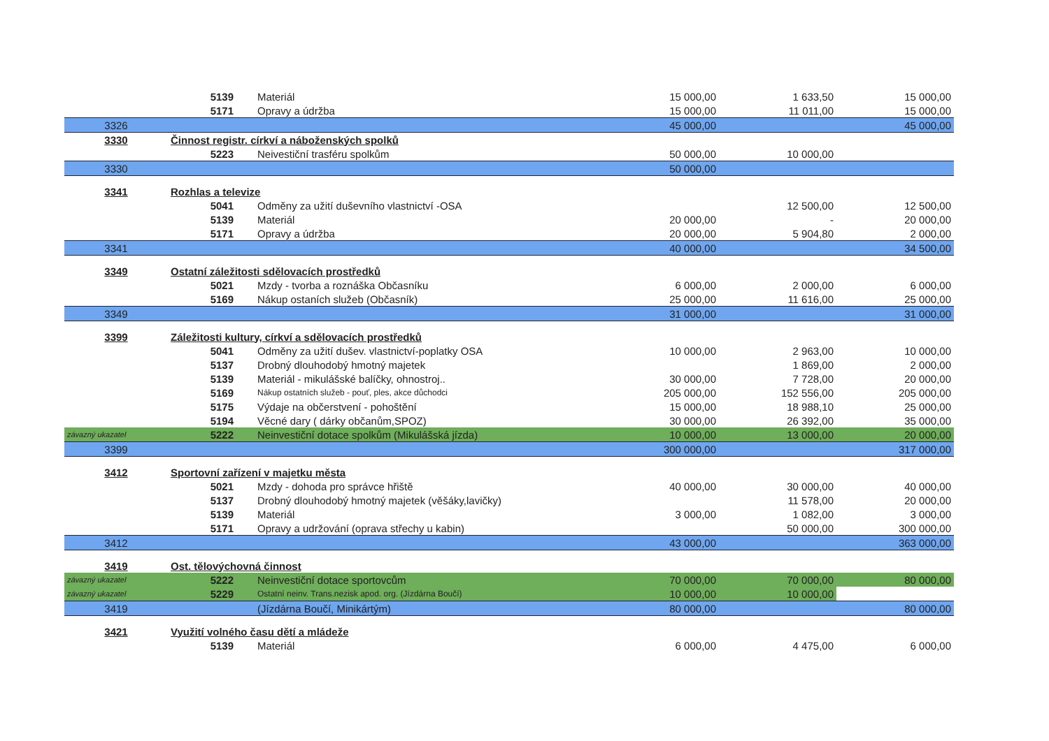| | 5139 | Materiál | 15 000,00 | 1 633,50 | 15 000,00 |
| | 5171 | Opravy a údržba | 15 000,00 | 11 011,00 | 15 000,00 |
| 3326 | | | 45 000,00 | | 45 000,00 |
| 3330 | Činnost registr. církví a náboženských spolků | | | | |
| | 5223 | Neivestiční trasféru spolkům | 50 000,00 | 10 000,00 | |
| 3330 | | | 50 000,00 | | |
| 3341 | Rozhlas a televize | | | | |
| | 5041 | Odměny za užití duševního vlastnictví -OSA | | 12 500,00 | 12 500,00 |
| | 5139 | Materiál | 20 000,00 | - | 20 000,00 |
| | 5171 | Opravy a údržba | 20 000,00 | 5 904,80 | 2 000,00 |
| 3341 | | | 40 000,00 | | 34 500,00 |
| 3349 | Ostatní záležitosti sdělovacích prostředků | | | | |
| | 5021 | Mzdy - tvorba a roznáška Občasníku | 6 000,00 | 2 000,00 | 6 000,00 |
| | 5169 | Nákup ostaních služeb (Občasník) | 25 000,00 | 11 616,00 | 25 000,00 |
| 3349 | | | 31 000,00 | | 31 000,00 |
| 3399 | Záležitosti kultury, církví a sdělovacích prostředků | | | | |
| | 5041 | Odměny za užití dušev. vlastnictví-poplatky OSA | 10 000,00 | 2 963,00 | 10 000,00 |
| | 5137 | Drobný dlouhodobý hmotný majetek | | 1 869,00 | 2 000,00 |
| | 5139 | Materiál - mikulášské balíčky, ohnostroj.. | 30 000,00 | 7 728,00 | 20 000,00 |
| | 5169 | Nákup ostatních služeb - pouť, ples, akce důchodci | 205 000,00 | 152 556,00 | 205 000,00 |
| | 5175 | Výdaje na občerstvení - pohoštění | 15 000,00 | 18 988,10 | 25 000,00 |
| | 5194 | Věcné dary ( dárky občanům,SPOZ) | 30 000,00 | 26 392,00 | 35 000,00 |
| závazný ukazatel | 5222 | Neinvestiční dotace spolkům (Mikulášská jízda) | 10 000,00 | 13 000,00 | 20 000,00 |
| 3399 | | | 300 000,00 | | 317 000,00 |
| 3412 | Sportovní zařízení v majetku města | | | | |
| | 5021 | Mzdy - dohoda pro správce hřiště | 40 000,00 | 30 000,00 | 40 000,00 |
| | 5137 | Drobný dlouhodobý hmotný majetek (věšáky,lavičky) | | 11 578,00 | 20 000,00 |
| | 5139 | Materiál | 3 000,00 | 1 082,00 | 3 000,00 |
| | 5171 | Opravy a udržování (oprava střechy u kabin) | | 50 000,00 | 300 000,00 |
| 3412 | | | 43 000,00 | | 363 000,00 |
| 3419 | Ost. tělovýchovná činnost | | | | |
| závazný ukazatel | 5222 | Neinvestiční dotace sportovcům | 70 000,00 | 70 000,00 | 80 000,00 |
| závazný ukazatel | 5229 | Ostatní neinv. Trans.nezisk apod. org. (Jízdárna Boučí) | 10 000,00 | 10 000,00 | |
| 3419 | | (Jízdárna Boučí, Minikártým) | 80 000,00 | | 80 000,00 |
| 3421 | Využití volného času dětí a mládeže | | | | |
| | 5139 | Materiál | 6 000,00 | 4 475,00 | 6 000,00 |